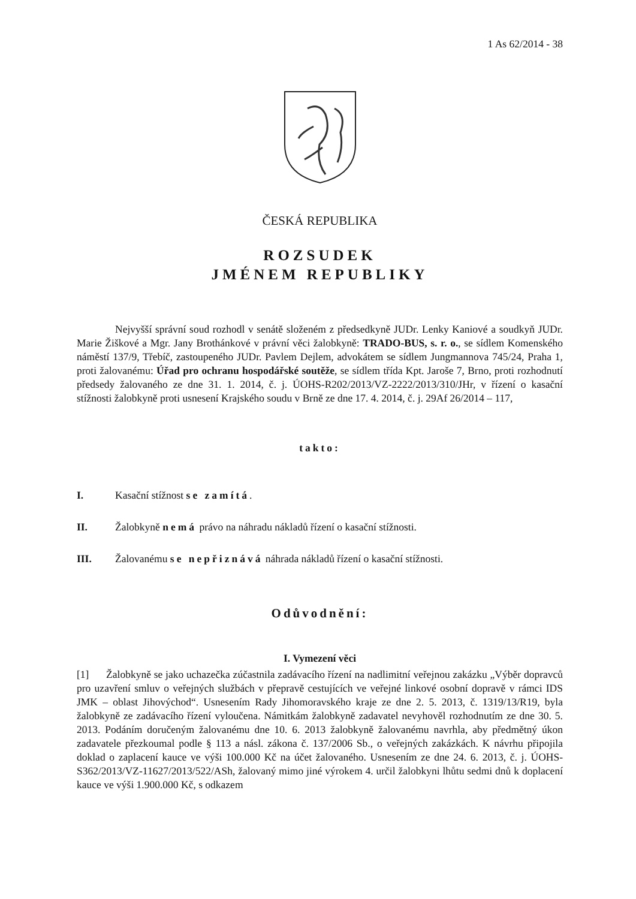1 As 62/2014 - 38
ČESKÁ REPUBLIKA
ROZSUDEK
JMÉNEM REPUBLIKY
Nejvyšší správní soud rozhodl v senátě složeném z předsedkyně JUDr. Lenky Kaniové a soudkyň JUDr. Marie Žiškové a Mgr. Jany Brothánkové v právní věci žalobkyně: TRADO-BUS, s. r. o., se sídlem Komenského náměstí 137/9, Třebíč, zastoupeného JUDr. Pavlem Dejlem, advokátem se sídlem Jungmannova 745/24, Praha 1, proti žalovanému: Úřad pro ochranu hospodářské soutěže, se sídlem třída Kpt. Jaroše 7, Brno, proti rozhodnutí předsedy žalovaného ze dne 31. 1. 2014, č. j. ÚOHS-R202/2013/VZ-2222/2013/310/JHr, v řízení o kasační stížnosti žalobkyně proti usnesení Krajského soudu v Brně ze dne 17. 4. 2014, č. j. 29Af 26/2014 – 117,
takto:
I. Kasační stížnost se zamítá.
II. Žalobkyně nemá právo na náhradu nákladů řízení o kasační stížnosti.
III. Žalovanému se nepřiznává náhrada nákladů řízení o kasační stížnosti.
Odůvodnění:
I. Vymezení věci
[1] Žalobkyně se jako uchazečka zúčastnila zadávacího řízení na nadlimitní veřejnou zakázku „Výběr dopravců pro uzavření smluv o veřejných službách v přepravě cestujících ve veřejné linkové osobní dopravě v rámci IDS JMK – oblast Jihovýchod“. Usnesením Rady Jihomoravského kraje ze dne 2. 5. 2013, č. 1319/13/R19, byla žalobkyně ze zadávacího řízení vyloučena. Námitkám žalobkyně zadavatel nevyhověl rozhodnutím ze dne 30. 5. 2013. Podáním doručeným žalovanému dne 10. 6. 2013 žalobkyně žalovanému navrhla, aby předmětný úkon zadavatele přezkoumal podle § 113 a násl. zákona č. 137/2006 Sb., o veřejných zakázkách. K návrhu připojila doklad o zaplacení kauce ve výši 100.000 Kč na účet žalovaného. Usnesením ze dne 24. 6. 2013, č. j. ÚOHS-S362/2013/VZ-11627/2013/522/ASh, žalovaný mimo jiné výrokem 4. určil žalobkyni lhůtu sedmi dnů k doplacení kauce ve výši 1.900.000 Kč, s odkazem